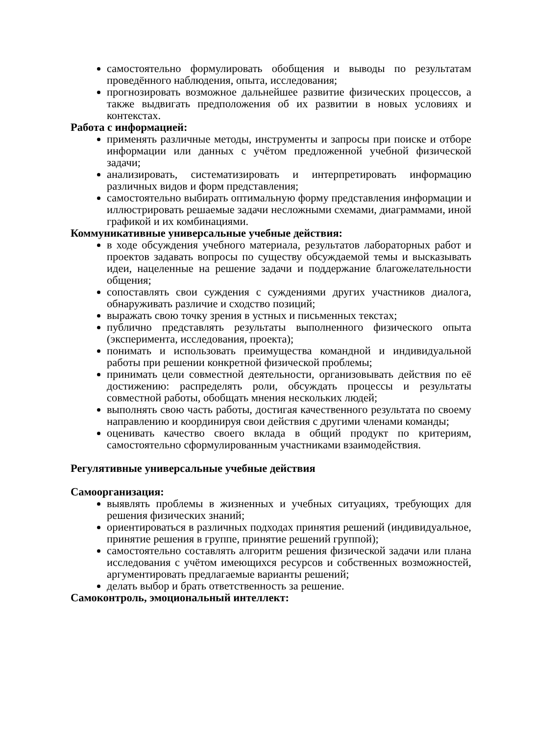самостоятельно формулировать обобщения и выводы по результатам проведённого наблюдения, опыта, исследования;
прогнозировать возможное дальнейшее развитие физических процессов, а также выдвигать предположения об их развитии в новых условиях и контекстах.
Работа с информацией:
применять различные методы, инструменты и запросы при поиске и отборе информации или данных с учётом предложенной учебной физической задачи;
анализировать, систематизировать и интерпретировать информацию различных видов и форм представления;
самостоятельно выбирать оптимальную форму представления информации и иллюстрировать решаемые задачи несложными схемами, диаграммами, иной графикой и их комбинациями.
Коммуникативные универсальные учебные действия:
в ходе обсуждения учебного материала, результатов лабораторных работ и проектов задавать вопросы по существу обсуждаемой темы и высказывать идеи, нацеленные на решение задачи и поддержание благожелательности общения;
сопоставлять свои суждения с суждениями других участников диалога, обнаруживать различие и сходство позиций;
выражать свою точку зрения в устных и письменных текстах;
публично представлять результаты выполненного физического опыта (эксперимента, исследования, проекта);
понимать и использовать преимущества командной и индивидуальной работы при решении конкретной физической проблемы;
принимать цели совместной деятельности, организовывать действия по её достижению: распределять роли, обсуждать процессы и результаты совместной работы, обобщать мнения нескольких людей;
выполнять свою часть работы, достигая качественного результата по своему направлению и координируя свои действия с другими членами команды;
оценивать качество своего вклада в общий продукт по критериям, самостоятельно сформулированным участниками взаимодействия.
Регулятивные универсальные учебные действия
Самоорганизация:
выявлять проблемы в жизненных и учебных ситуациях, требующих для решения физических знаний;
ориентироваться в различных подходах принятия решений (индивидуальное, принятие решения в группе, принятие решений группой);
самостоятельно составлять алгоритм решения физической задачи или плана исследования с учётом имеющихся ресурсов и собственных возможностей, аргументировать предлагаемые варианты решений;
делать выбор и брать ответственность за решение.
Самоконтроль, эмоциональный интеллект: